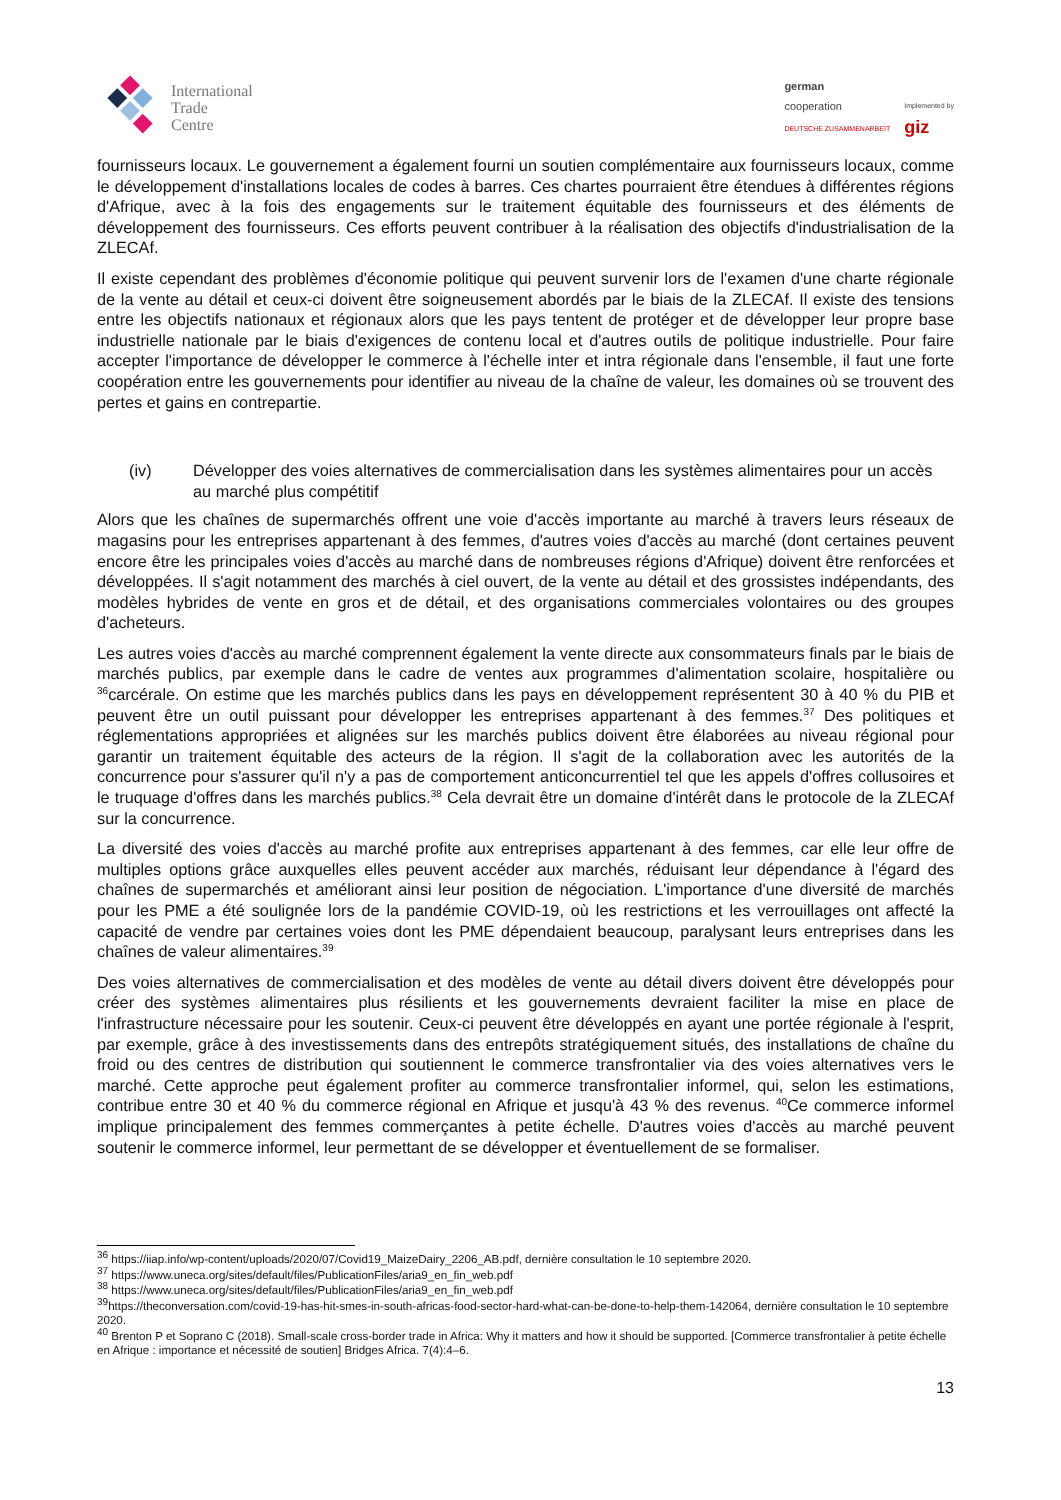International
Trade
Centre
german
cooperation
DEUTSCHE ZUSAMMENARBEIT
Implemented by
giz
fournisseurs locaux. Le gouvernement a également fourni un soutien complémentaire aux fournisseurs locaux, comme le développement d'installations locales de codes à barres. Ces chartes pourraient être étendues à différentes régions d'Afrique, avec à la fois des engagements sur le traitement équitable des fournisseurs et des éléments de développement des fournisseurs. Ces efforts peuvent contribuer à la réalisation des objectifs d'industrialisation de la ZLECAf.
Il existe cependant des problèmes d'économie politique qui peuvent survenir lors de l'examen d'une charte régionale de la vente au détail et ceux-ci doivent être soigneusement abordés par le biais de la ZLECAf. Il existe des tensions entre les objectifs nationaux et régionaux alors que les pays tentent de protéger et de développer leur propre base industrielle nationale par le biais d'exigences de contenu local et d'autres outils de politique industrielle. Pour faire accepter l'importance de développer le commerce à l'échelle inter et intra régionale dans l'ensemble, il faut une forte coopération entre les gouvernements pour identifier au niveau de la chaîne de valeur, les domaines où se trouvent des pertes et gains en contrepartie.
(iv) Développer des voies alternatives de commercialisation dans les systèmes alimentaires pour un accès au marché plus compétitif
Alors que les chaînes de supermarchés offrent une voie d'accès importante au marché à travers leurs réseaux de magasins pour les entreprises appartenant à des femmes, d'autres voies d'accès au marché (dont certaines peuvent encore être les principales voies d'accès au marché dans de nombreuses régions d'Afrique) doivent être renforcées et développées. Il s'agit notamment des marchés à ciel ouvert, de la vente au détail et des grossistes indépendants, des modèles hybrides de vente en gros et de détail, et des organisations commerciales volontaires ou des groupes d'acheteurs.
Les autres voies d'accès au marché comprennent également la vente directe aux consommateurs finals par le biais de marchés publics, par exemple dans le cadre de ventes aux programmes d'alimentation scolaire, hospitalière ou <sup>36</sup>carcérale. On estime que les marchés publics dans les pays en développement représentent 30 à 40 % du PIB et peuvent être un outil puissant pour développer les entreprises appartenant à des femmes.<sup>37</sup> Des politiques et réglementations appropriées et alignées sur les marchés publics doivent être élaborées au niveau régional pour garantir un traitement équitable des acteurs de la région. Il s'agit de la collaboration avec les autorités de la concurrence pour s'assurer qu'il n'y a pas de comportement anticoncurrentiel tel que les appels d'offres collusoires et le truquage d'offres dans les marchés publics.<sup>38</sup> Cela devrait être un domaine d'intérêt dans le protocole de la ZLECAf sur la concurrence.
La diversité des voies d'accès au marché profite aux entreprises appartenant à des femmes, car elle leur offre de multiples options grâce auxquelles elles peuvent accéder aux marchés, réduisant leur dépendance à l'égard des chaînes de supermarchés et améliorant ainsi leur position de négociation. L'importance d'une diversité de marchés pour les PME a été soulignée lors de la pandémie COVID-19, où les restrictions et les verrouillages ont affecté la capacité de vendre par certaines voies dont les PME dépendaient beaucoup, paralysant leurs entreprises dans les chaînes de valeur alimentaires.<sup>39</sup>
Des voies alternatives de commercialisation et des modèles de vente au détail divers doivent être développés pour créer des systèmes alimentaires plus résilients et les gouvernements devraient faciliter la mise en place de l'infrastructure nécessaire pour les soutenir. Ceux-ci peuvent être développés en ayant une portée régionale à l'esprit, par exemple, grâce à des investissements dans des entrepôts stratégiquement situés, des installations de chaîne du froid ou des centres de distribution qui soutiennent le commerce transfrontalier via des voies alternatives vers le marché. Cette approche peut également profiter au commerce transfrontalier informel, qui, selon les estimations, contribue entre 30 et 40 % du commerce régional en Afrique et jusqu'à 43 % des revenus. <sup>40</sup>Ce commerce informel implique principalement des femmes commerçantes à petite échelle. D'autres voies d'accès au marché peuvent soutenir le commerce informel, leur permettant de se développer et éventuellement de se formaliser.
<sup>36</sup> https://iiap.info/wp-content/uploads/2020/07/Covid19_MaizeDairy_2206_AB.pdf, dernière consultation le 10 septembre 2020.
<sup>37</sup> https://www.uneca.org/sites/default/files/PublicationFiles/aria9_en_fin_web.pdf
<sup>38</sup> https://www.uneca.org/sites/default/files/PublicationFiles/aria9_en_fin_web.pdf
<sup>39</sup> https://theconversation.com/covid-19-has-hit-smes-in-south-africas-food-sector-hard-what-can-be-done-to-help-them-142064, dernière consultation le 10 septembre 2020.
<sup>40</sup> Brenton P et Soprano C (2018). Small-scale cross-border trade in Africa: Why it matters and how it should be supported. [Commerce transfrontalier à petite échelle en Afrique : importance et nécessité de soutien] Bridges Africa. 7(4):4–6.
13